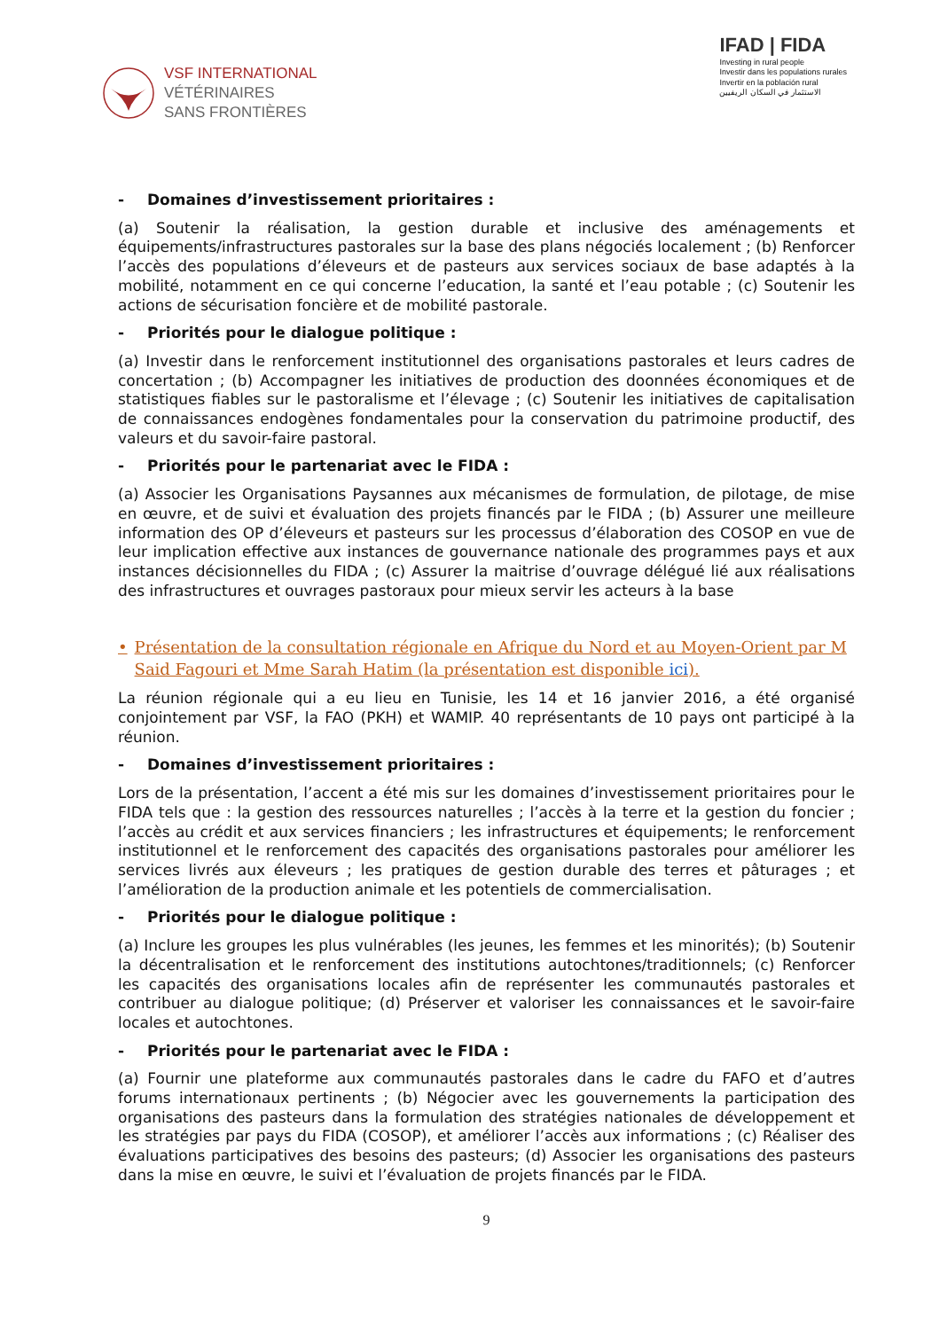VSF INTERNATIONAL
VÉTÉRINAIRES
SANS FRONTIÈRES
IFAD | FIDA
Investing in rural people
Investir dans les populations rurales
Invertir en la población rural
الاستثمار في السكان الريفيين
- Domaines d’investissement prioritaires :
(a) Soutenir la réalisation, la gestion durable et inclusive des aménagements et équipements/infrastructures pastorales sur la base des plans négociés localement ; (b) Renforcer l’accès des populations d’éleveurs et de pasteurs aux services sociaux de base adaptés à la mobilité, notamment en ce qui concerne l’education, la santé et l’eau potable ; (c) Soutenir les actions de sécurisation foncière et de mobilité pastorale.
- Priorités pour le dialogue politique :
(a) Investir dans le renforcement institutionnel des organisations pastorales et leurs cadres de concertation ; (b) Accompagner les initiatives de production des doonnées économiques et de statistiques fiables sur le pastoralisme et l’élevage ; (c) Soutenir les initiatives de capitalisation de connaissances endogènes fondamentales pour la conservation du patrimoine productif, des valeurs et du savoir-faire pastoral.
- Priorités pour le partenariat avec le FIDA :
(a) Associer les Organisations Paysannes aux mécanismes de formulation, de pilotage, de mise en œuvre, et de suivi et évaluation des projets financés par le FIDA ; (b) Assurer une meilleure information des OP d’éleveurs et pasteurs sur les processus d’élaboration des COSOP en vue de leur implication effective aux instances de gouvernance nationale des programmes pays et aux instances décisionnelles du FIDA ; (c) Assurer la maitrise d’ouvrage délégué lié aux réalisations des infrastructures et ouvrages pastoraux pour mieux servir les acteurs à la base
• Présentation de la consultation régionale en Afrique du Nord et au Moyen-Orient par M Said Fagouri et Mme Sarah Hatim (la présentation est disponible ici).
La réunion régionale qui a eu lieu en Tunisie, les 14 et 16 janvier 2016, a été organisé conjointement par VSF, la FAO (PKH) et WAMIP. 40 représentants de 10 pays ont participé à la réunion.
- Domaines d’investissement prioritaires :
Lors de la présentation, l’accent a été mis sur les domaines d’investissement prioritaires pour le FIDA tels que : la gestion des ressources naturelles ; l’accès à la terre et la gestion du foncier ; l’accès au crédit et aux services financiers ; les infrastructures et équipements; le renforcement institutionnel et le renforcement des capacités des organisations pastorales pour améliorer les services livrés aux éleveurs ; les pratiques de gestion durable des terres et pâturages ; et l’amélioration de la production animale et les potentiels de commercialisation.
- Priorités pour le dialogue politique :
(a) Inclure les groupes les plus vulnérables (les jeunes, les femmes et les minorités); (b) Soutenir la décentralisation et le renforcement des institutions autochtones/traditionnels; (c) Renforcer les capacités des organisations locales afin de représenter les communautés pastorales et contribuer au dialogue politique; (d) Préserver et valoriser les connaissances et le savoir-faire locales et autochtones.
- Priorités pour le partenariat avec le FIDA :
(a) Fournir une plateforme aux communautés pastorales dans le cadre du FAFO et d’autres forums internationaux pertinents ; (b) Négocier avec les gouvernements la participation des organisations des pasteurs dans la formulation des stratégies nationales de développement et les stratégies par pays du FIDA (COSOP), et améliorer l’accès aux informations ; (c) Réaliser des évaluations participatives des besoins des pasteurs; (d) Associer les organisations des pasteurs dans la mise en œuvre, le suivi et l’évaluation de projets financés par le FIDA.
9